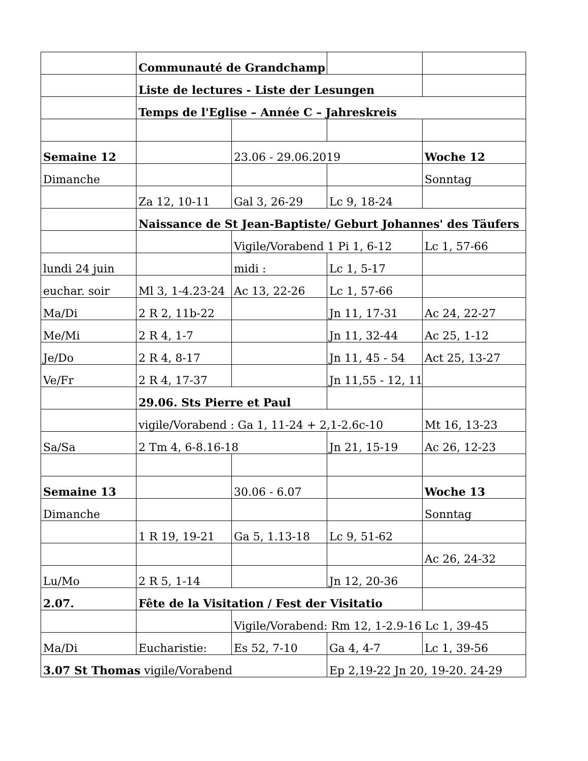| | Communauté de Grandchamp | | | |
| | Liste de lectures - Liste der Lesungen | | | |
| | Temps de l'Eglise – Année C – Jahreskreis | | | |
| Semaine 12 | | 23.06 - 29.06.2019 | | Woche 12 |
| Dimanche | | | | Sonntag |
| | Za 12, 10-11 | Gal 3, 26-29 | Lc 9, 18-24 | |
| | Naissance de St Jean-Baptiste/ Geburt Johannes' des Täufers | | | |
| | | Vigile/Vorabend 1 Pi 1, 6-12 | | Lc 1, 57-66 |
| lundi 24 juin | | midi : | Lc 1, 5-17 | |
| euchar. soir | Ml 3, 1-4.23-24 | Ac 13, 22-26 | Lc 1, 57-66 | |
| Ma/Di | 2 R 2, 11b-22 | | Jn 11, 17-31 | Ac 24, 22-27 |
| Me/Mi | 2 R 4, 1-7 | | Jn 11, 32-44 | Ac 25, 1-12 |
| Je/Do | 2 R 4, 8-17 | | Jn 11, 45 - 54 | Act 25, 13-27 |
| Ve/Fr | 2 R 4, 17-37 | | Jn 11,55 - 12, 11 | |
| | 29.06. Sts Pierre et Paul | | | |
| | vigile/Vorabend : Ga 1, 11-24 + 2,1-2.6c-10 | | | Mt 16, 13-23 |
| Sa/Sa | 2 Tm 4, 6-8.16-18 | | Jn 21, 15-19 | Ac 26, 12-23 |
| Semaine 13 | | 30.06 - 6.07 | | Woche 13 |
| Dimanche | | | | Sonntag |
| | 1 R 19, 19-21 | Ga 5, 1.13-18 | Lc 9, 51-62 | |
| | | | | Ac 26, 24-32 |
| Lu/Mo | 2 R 5, 1-14 | | Jn 12, 20-36 | |
| 2.07. | Fête de la Visitation / Fest der Visitatio | | | |
| | | Vigile/Vorabend: Rm 12, 1-2.9-16 Lc 1, 39-45 | | |
| Ma/Di | Eucharistie: | Es 52, 7-10 | Ga 4, 4-7 | Lc 1, 39-56 |
| 3.07 St Thomas vigile/Vorabend | | | Ep 2,19-22 Jn 20, 19-20. 24-29 | |